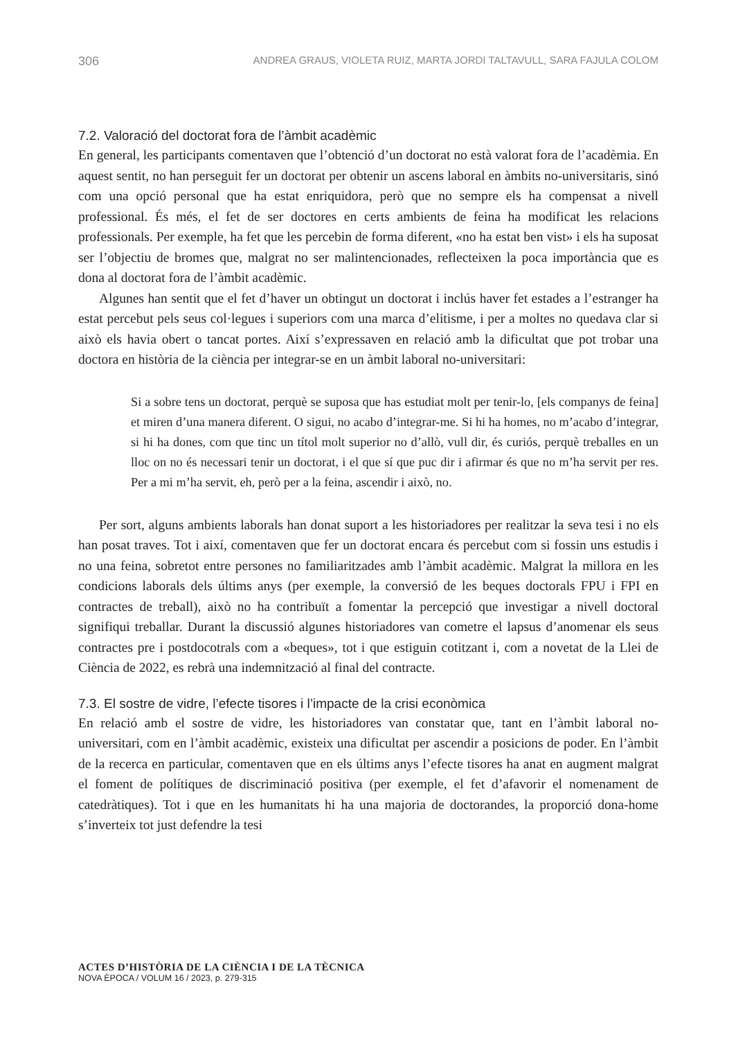306 ANDREA GRAUS, VIOLETA RUIZ, MARTA JORDI TALTAVULL, SARA FAJULA COLOM
7.2. Valoració del doctorat fora de l’àmbit acadèmic
En general, les participants comentaven que l’obtenció d’un doctorat no està valorat fora de l’acadèmia. En aquest sentit, no han perseguit fer un doctorat per obtenir un ascens laboral en àmbits no-universitaris, sinó com una opció personal que ha estat enriquidora, però que no sempre els ha compensat a nivell professional. És més, el fet de ser doctores en certs ambients de feina ha modificat les relacions professionals. Per exemple, ha fet que les percebin de forma diferent, «no ha estat ben vist» i els ha suposat ser l’objectiu de bromes que, malgrat no ser malintencionades, reflecteixen la poca importància que es dona al doctorat fora de l’àmbit acadèmic.
Algunes han sentit que el fet d’haver un obtingut un doctorat i inclús haver fet estades a l’estranger ha estat percebut pels seus col·legues i superiors com una marca d’elitisme, i per a moltes no quedava clar si això els havia obert o tancat portes. Així s’expressaven en relació amb la dificultat que pot trobar una doctora en història de la ciència per integrar-se en un àmbit laboral no-universitari:
Si a sobre tens un doctorat, perquè se suposa que has estudiat molt per tenir-lo, [els companys de feina] et miren d’una manera diferent. O sigui, no acabo d’integrar-me. Si hi ha homes, no m’acabo d’integrar, si hi ha dones, com que tinc un títol molt superior no d’allò, vull dir, és curiós, perquè treballes en un lloc on no és necessari tenir un doctorat, i el que sí que puc dir i afirmar és que no m’ha servit per res. Per a mi m’ha servit, eh, però per a la feina, ascendir i això, no.
Per sort, alguns ambients laborals han donat suport a les historiadores per realitzar la seva tesi i no els han posat traves. Tot i així, comentaven que fer un doctorat encara és percebut com si fossin uns estudis i no una feina, sobretot entre persones no familiaritzades amb l’àmbit acadèmic. Malgrat la millora en les condicions laborals dels últims anys (per exemple, la conversió de les beques doctorals FPU i FPI en contractes de treball), això no ha contribuït a fomentar la percepció que investigar a nivell doctoral signifiqui treballar. Durant la discussió algunes historiadores van cometre el lapsus d’anomenar els seus contractes pre i postdocotrals com a «beques», tot i que estiguin cotitzant i, com a novetat de la Llei de Ciència de 2022, es rebrà una indemnització al final del contracte.
7.3. El sostre de vidre, l’efecte tisores i l’impacte de la crisi econòmica
En relació amb el sostre de vidre, les historiadores van constatar que, tant en l’àmbit laboral no-universitari, com en l’àmbit acadèmic, existeix una dificultat per ascendir a posicions de poder. En l’àmbit de la recerca en particular, comentaven que en els últims anys l’efecte tisores ha anat en augment malgrat el foment de polítiques de discriminació positiva (per exemple, el fet d’afavorir el nomenament de catedràtiques). Tot i que en les humanitats hi ha una majoria de doctorandes, la proporció dona-home s’inverteix tot just defendre la tesi
ACTES D’HISTÒRIA DE LA CIÈNCIA I DE LA TÈCNICA
NOVA ÈPOCA / VOLUM 16 / 2023, p. 279-315